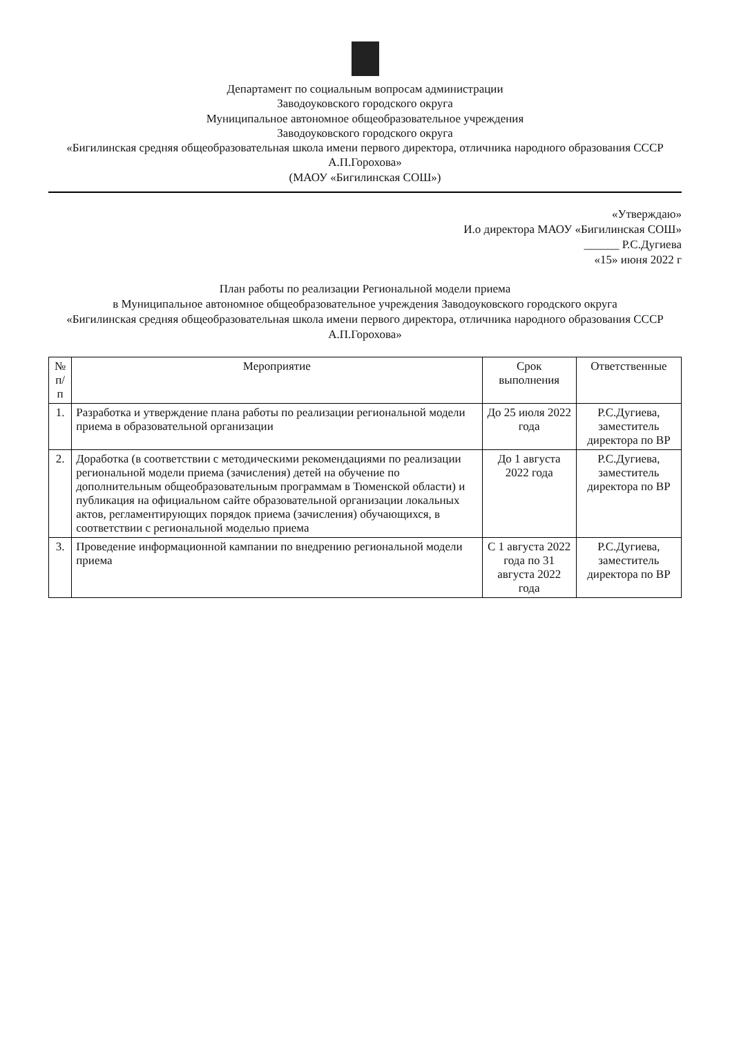Департамент по социальным вопросам администрации
Заводоуковского городского округа
Муниципальное автономное общеобразовательное учреждения
Заводоуковского городского округа
«Бигилинская средняя общеобразовательная школа имени первого директора, отличника народного образования СССР А.П.Горохова»
(МАОУ «Бигилинская СОШ»)
«Утверждаю»
И.о директора МАОУ «Бигилинская СОШ»
______ Р.С.Дугиева
«15» июня 2022 г
План работы по реализации Региональной модели приема
в Муниципальное автономное общеобразовательное учреждения Заводоуковского городского округа
«Бигилинская средняя общеобразовательная школа имени первого директора, отличника народного образования СССР А.П.Горохова»
| № п/п | Мероприятие | Срок выполнения | Ответственные |
| --- | --- | --- | --- |
| 1. | Разработка и утверждение плана работы по реализации региональной модели приема в образовательной организации | До 25 июля 2022 года | Р.С.Дугиева, заместитель директора по ВР |
| 2. | Доработка (в соответствии с методическими рекомендациями по реализации региональной модели приема (зачисления) детей на обучение по дополнительным общеобразовательным программам в Тюменской области) и публикация на официальном сайте образовательной организации локальных актов, регламентирующих порядок приема (зачисления) обучающихся, в соответствии с региональной моделью приема | До 1 августа 2022 года | Р.С.Дугиева, заместитель директора по ВР |
| 3. | Проведение информационной кампании по внедрению региональной модели приема | С 1 августа 2022 года по 31 августа 2022 года | Р.С.Дугиева, заместитель директора по ВР |